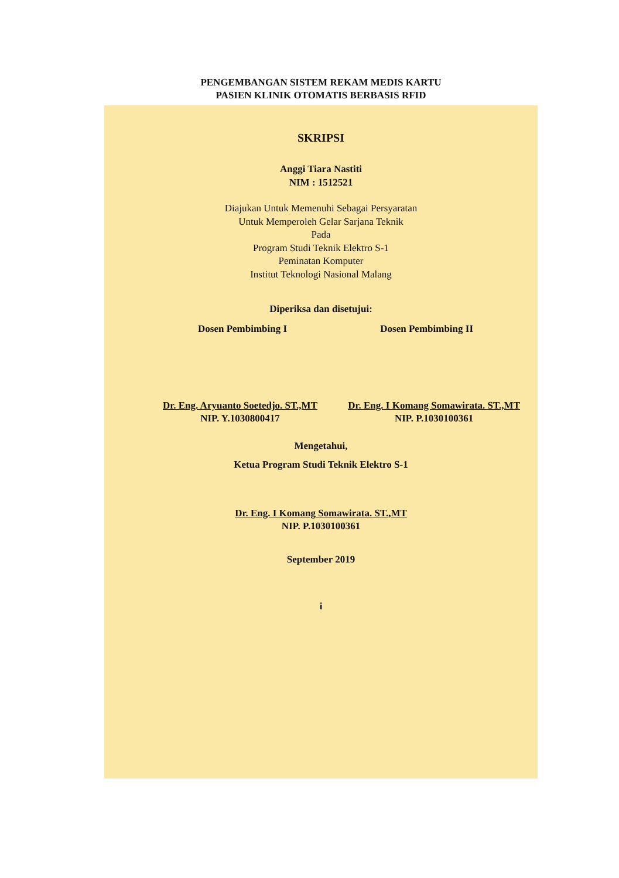PENGEMBANGAN SISTEM REKAM MEDIS KARTU
PASIEN KLINIK OTOMATIS BERBASIS RFID
SKRIPSI
Anggi Tiara Nastiti
NIM : 1512521
Diajukan Untuk Memenuhi Sebagai Persyaratan
Untuk Memperoleh Gelar Sarjana Teknik
Pada
Program Studi Teknik Elektro S-1
Peminatan Komputer
Institut Teknologi Nasional Malang
Diperiksa dan disetujui:
Dosen Pembimbing I Dosen Pembimbing II
Dr. Eng. Aryuanto Soetedjo. ST.,MT
NIP. Y.1030800417
Dr. Eng. I Komang Somawirata. ST.,MT
NIP. P.1030100361
Mengetahui,
Ketua Program Studi Teknik Elektro S-1
Dr. Eng. I Komang Somawirata. ST.,MT
NIP. P.1030100361
September 2019
i